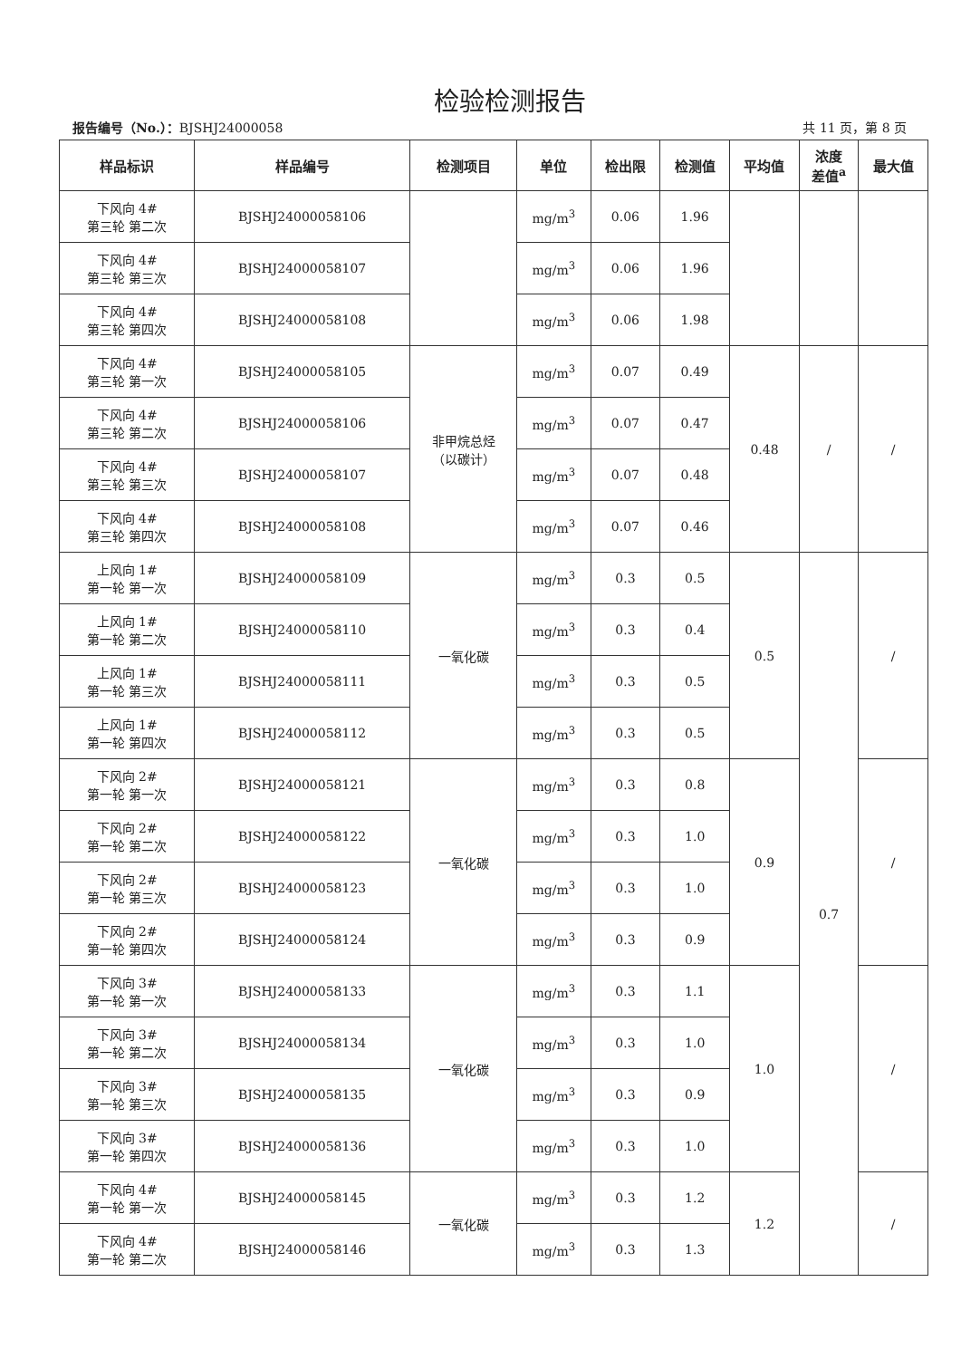检验检测报告
报告编号（No.）：BJSHJ24000058 共 11 页，第 8 页
| 样品标识 | 样品编号 | 检测项目 | 单位 | 检出限 | 检测值 | 平均值 | 浓度 差值<sup>a</sup> | 最大值 |
| --- | --- | --- | --- | --- | --- | --- | --- | --- |
| 下风向 4# 第三轮 第二次 | BJSHJ24000058106 | | mg/m<sup>3</sup> | 0.06 | 1.96 | | | |
| 下风向 4# 第三轮 第三次 | BJSHJ24000058107 | | mg/m<sup>3</sup> | 0.06 | 1.96 | | | |
| 下风向 4# 第三轮 第四次 | BJSHJ24000058108 | | mg/m<sup>3</sup> | 0.06 | 1.98 | | | |
| 下风向 4# 第三轮 第一次 | BJSHJ24000058105 | 非甲烷总烃 （以碳计） | mg/m<sup>3</sup> | 0.07 | 0.49 | 0.48 | / | / |
| 下风向 4# 第三轮 第二次 | BJSHJ24000058106 | | mg/m<sup>3</sup> | 0.07 | 0.47 | | | |
| 下风向 4# 第三轮 第三次 | BJSHJ24000058107 | | mg/m<sup>3</sup> | 0.07 | 0.48 | | | |
| 下风向 4# 第三轮 第四次 | BJSHJ24000058108 | | mg/m<sup>3</sup> | 0.07 | 0.46 | | | |
| 上风向 1# 第一轮 第一次 | BJSHJ24000058109 | 一氧化碳 | mg/m<sup>3</sup> | 0.3 | 0.5 | 0.5 | 0.7 | / |
| 上风向 1# 第一轮 第二次 | BJSHJ24000058110 | | mg/m<sup>3</sup> | 0.3 | 0.4 | | | |
| 上风向 1# 第一轮 第三次 | BJSHJ24000058111 | | mg/m<sup>3</sup> | 0.3 | 0.5 | | | |
| 上风向 1# 第一轮 第四次 | BJSHJ24000058112 | | mg/m<sup>3</sup> | 0.3 | 0.5 | | | |
| 下风向 2# 第一轮 第一次 | BJSHJ24000058121 | 一氧化碳 | mg/m<sup>3</sup> | 0.3 | 0.8 | 0.9 | | / |
| 下风向 2# 第一轮 第二次 | BJSHJ24000058122 | | mg/m<sup>3</sup> | 0.3 | 1.0 | | | |
| 下风向 2# 第一轮 第三次 | BJSHJ24000058123 | | mg/m<sup>3</sup> | 0.3 | 1.0 | | | |
| 下风向 2# 第一轮 第四次 | BJSHJ24000058124 | | mg/m<sup>3</sup> | 0.3 | 0.9 | | | |
| 下风向 3# 第一轮 第一次 | BJSHJ24000058133 | 一氧化碳 | mg/m<sup>3</sup> | 0.3 | 1.1 | 1.0 | | / |
| 下风向 3# 第一轮 第二次 | BJSHJ24000058134 | | mg/m<sup>3</sup> | 0.3 | 1.0 | | | |
| 下风向 3# 第一轮 第三次 | BJSHJ24000058135 | | mg/m<sup>3</sup> | 0.3 | 0.9 | | | |
| 下风向 3# 第一轮 第四次 | BJSHJ24000058136 | | mg/m<sup>3</sup> | 0.3 | 1.0 | | | |
| 下风向 4# 第一轮 第一次 | BJSHJ24000058145 | 一氧化碳 | mg/m<sup>3</sup> | 0.3 | 1.2 | 1.2 | | / |
| 下风向 4# 第一轮 第二次 | BJSHJ24000058146 | | mg/m<sup>3</sup> | 0.3 | 1.3 | | | |